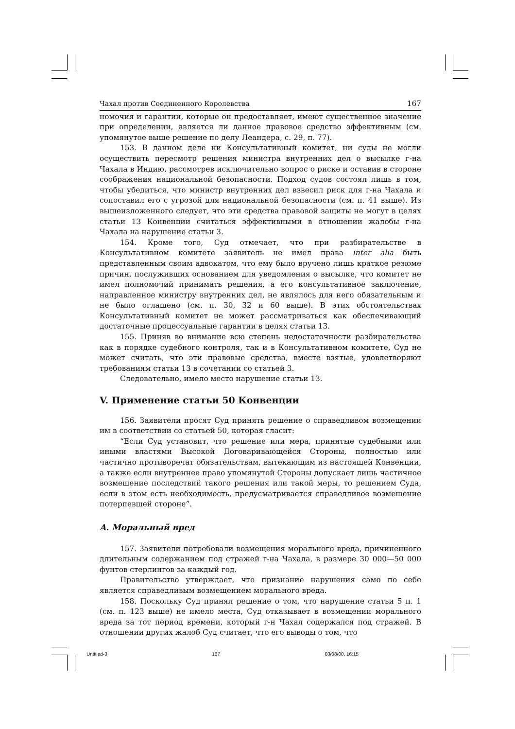Чахал против Соединенного Королевства 167
номочия и гарантии, которые он предоставляет, имеют существенное значение при определении, является ли данное правовое средство эффективным (см. упомянутое выше решение по делу Леандера, с. 29, п. 77).
153. В данном деле ни Консультативный комитет, ни суды не могли осуществить пересмотр решения министра внутренних дел о высылке г-на Чахала в Индию, рассмотрев исключительно вопрос о риске и оставив в стороне соображения национальной безопасности. Подход судов состоял лишь в том, чтобы убедиться, что министр внутренних дел взвесил риск для г-на Чахала и сопоставил его с угрозой для национальной безопасности (см. п. 41 выше). Из вышеизложенного следует, что эти средства правовой защиты не могут в целях статьи 13 Конвенции считаться эффективными в отношении жалобы г-на Чахала на нарушение статьи 3.
154. Кроме того, Суд отмечает, что при разбирательстве в Консультативном комитете заявитель не имел права inter alia быть представленным своим адвокатом, что ему было вручено лишь краткое резюме причин, послуживших основанием для уведомления о высылке, что комитет не имел полномочий принимать решения, а его консультативное заключение, направленное министру внутренних дел, не являлось для него обязательным и не было оглашено (см. п. 30, 32 и 60 выше). В этих обстоятельствах Консультативный комитет не может рассматриваться как обеспечивающий достаточные процессуальные гарантии в целях статьи 13.
155. Приняв во внимание всю степень недостаточности разбирательства как в порядке судебного контроля, так и в Консультативном комитете, Суд не может считать, что эти правовые средства, вместе взятые, удовлетворяют требованиям статьи 13 в сочетании со статьей 3.
Следовательно, имело место нарушение статьи 13.
V. Применение статьи 50 Конвенции
156. Заявители просят Суд принять решение о справедливом возмещении им в соответствии со статьей 50, которая гласит:
“Если Суд установит, что решение или мера, принятые судебными или иными властями Высокой Договаривающейся Стороны, полностью или частично противоречат обязательствам, вытекающим из настоящей Конвенции, а также если внутреннее право упомянутой Стороны допускает лишь частичное возмещение последствий такого решения или такой меры, то решением Суда, если в этом есть необходимость, предусматривается справедливое возмещение потерпевшей стороне”.
A. Моральный вред
157. Заявители потребовали возмещения морального вреда, причиненного длительным содержанием под стражей г-на Чахала, в размере 30 000—50 000 фунтов стерлингов за каждый год.
Правительство утверждает, что признание нарушения само по себе является справедливым возмещением морального вреда.
158. Поскольку Суд принял решение о том, что нарушение статьи 5 п. 1 (см. п. 123 выше) не имело места, Суд отказывает в возмещении морального вреда за тот период времени, который г-н Чахал содержался под стражей. В отношении других жалоб Суд считает, что его выводы о том, что
Untitled-3 167 03/08/00, 16:15